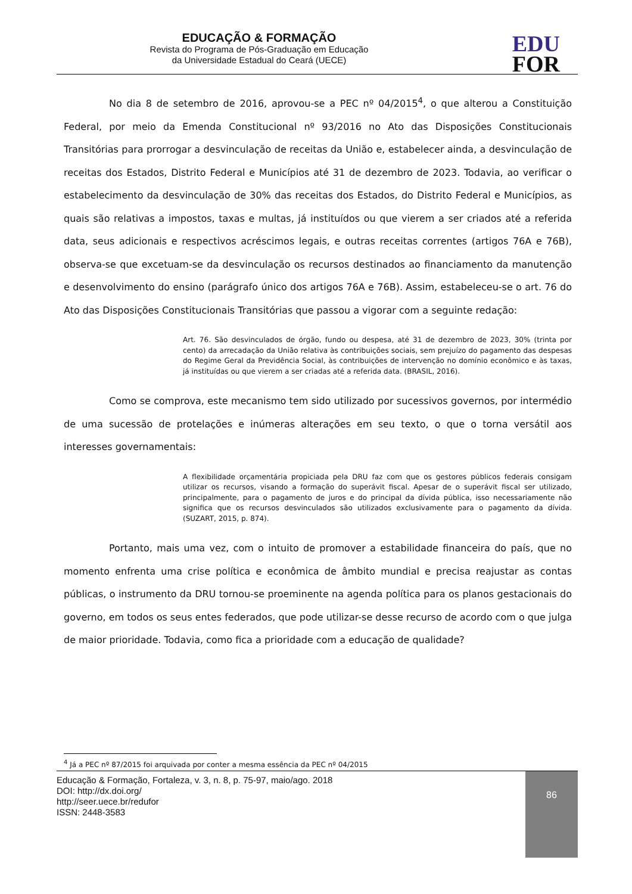EDUCAÇÃO & FORMAÇÃO
Revista do Programa de Pós-Graduação em Educação
da Universidade Estadual do Ceará (UECE)
EDU
FOR
No dia 8 de setembro de 2016, aprovou-se a PEC nº 04/2015<sup>4</sup>, o que alterou a Constituição Federal, por meio da Emenda Constitucional nº 93/2016 no Ato das Disposições Constitucionais Transitórias para prorrogar a desvinculação de receitas da União e, estabelecer ainda, a desvinculação de receitas dos Estados, Distrito Federal e Municípios até 31 de dezembro de 2023. Todavia, ao verificar o estabelecimento da desvinculação de 30% das receitas dos Estados, do Distrito Federal e Municípios, as quais são relativas a impostos, taxas e multas, já instituídos ou que vierem a ser criados até a referida data, seus adicionais e respectivos acréscimos legais, e outras receitas correntes (artigos 76A e 76B), observa-se que excetuam-se da desvinculação os recursos destinados ao financiamento da manutenção e desenvolvimento do ensino (parágrafo único dos artigos 76A e 76B). Assim, estabeleceu-se o art. 76 do Ato das Disposições Constitucionais Transitórias que passou a vigorar com a seguinte redação:
Art. 76. São desvinculados de órgão, fundo ou despesa, até 31 de dezembro de 2023, 30% (trinta por cento) da arrecadação da União relativa às contribuições sociais, sem prejuízo do pagamento das despesas do Regime Geral da Previdência Social, às contribuições de intervenção no domínio econômico e às taxas, já instituídas ou que vierem a ser criadas até a referida data. (BRASIL, 2016).
Como se comprova, este mecanismo tem sido utilizado por sucessivos governos, por intermédio de uma sucessão de protelações e inúmeras alterações em seu texto, o que o torna versátil aos interesses governamentais:
A flexibilidade orçamentária propiciada pela DRU faz com que os gestores públicos federais consigam utilizar os recursos, visando a formação do superávit fiscal. Apesar de o superávit fiscal ser utilizado, principalmente, para o pagamento de juros e do principal da dívida pública, isso necessariamente não significa que os recursos desvinculados são utilizados exclusivamente para o pagamento da dívida. (SUZART, 2015, p. 874).
Portanto, mais uma vez, com o intuito de promover a estabilidade financeira do país, que no momento enfrenta uma crise política e econômica de âmbito mundial e precisa reajustar as contas públicas, o instrumento da DRU tornou-se proeminente na agenda política para os planos gestacionais do governo, em todos os seus entes federados, que pode utilizar-se desse recurso de acordo com o que julga de maior prioridade. Todavia, como fica a prioridade com a educação de qualidade?
<sup>4</sup> Já a PEC nº 87/2015 foi arquivada por conter a mesma essência da PEC nº 04/2015
86
Educação & Formação, Fortaleza, v. 3, n. 8, p. 75-97, maio/ago. 2018
DOI: http://dx.doi.org/
http://seer.uece.br/redufor
ISSN: 2448-3583